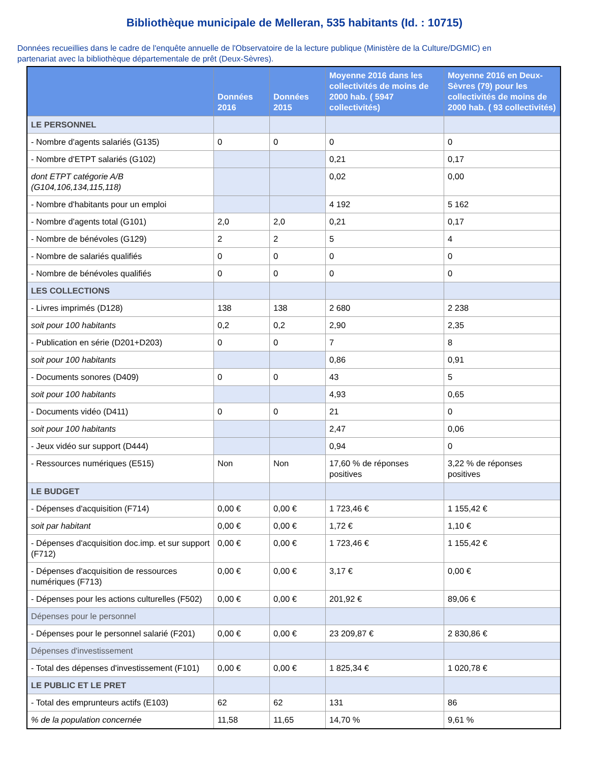Bibliothèque municipale de Melleran, 535 habitants (Id. : 10715)
Données recueillies dans le cadre de l'enquête annuelle de l'Observatoire de la lecture publique (Ministère de la Culture/DGMIC) en partenariat avec la bibliothèque départementale de prêt (Deux-Sèvres).
| | Données 2016 | Données 2015 | Moyenne 2016 dans les collectivités de moins de 2000 hab. ( 5947 collectivités) | Moyenne 2016 en Deux-Sèvres (79) pour les collectivités de moins de 2000 hab. ( 93 collectivités) |
| --- | --- | --- | --- | --- |
| LE PERSONNEL | | | | |
| - Nombre d'agents salariés (G135) | 0 | 0 | 0 | 0 |
| - Nombre d'ETPT salariés (G102) | | | 0,21 | 0,17 |
| dont ETPT catégorie A/B (G104,106,134,115,118) | | | 0,02 | 0,00 |
| - Nombre d'habitants pour un emploi | | | 4 192 | 5 162 |
| - Nombre d'agents total (G101) | 2,0 | 2,0 | 0,21 | 0,17 |
| - Nombre de bénévoles (G129) | 2 | 2 | 5 | 4 |
| - Nombre de salariés qualifiés | 0 | 0 | 0 | 0 |
| - Nombre de bénévoles qualifiés | 0 | 0 | 0 | 0 |
| LES COLLECTIONS | | | | |
| - Livres imprimés (D128) | 138 | 138 | 2 680 | 2 238 |
| soit pour 100 habitants | 0,2 | 0,2 | 2,90 | 2,35 |
| - Publication en série (D201+D203) | 0 | 0 | 7 | 8 |
| soit pour 100 habitants | | | 0,86 | 0,91 |
| - Documents sonores (D409) | 0 | 0 | 43 | 5 |
| soit pour 100 habitants | | | 4,93 | 0,65 |
| - Documents vidéo (D411) | 0 | 0 | 21 | 0 |
| soit pour 100 habitants | | | 2,47 | 0,06 |
| - Jeux vidéo sur support (D444) | | | 0,94 | 0 |
| - Ressources numériques (E515) | Non | Non | 17,60 % de réponses positives | 3,22 % de réponses positives |
| LE BUDGET | | | | |
| - Dépenses d'acquisition (F714) | 0,00 € | 0,00 € | 1 723,46 € | 1 155,42 € |
| soit par habitant | 0,00 € | 0,00 € | 1,72 € | 1,10 € |
| - Dépenses d'acquisition doc.imp. et sur support (F712) | 0,00 € | 0,00 € | 1 723,46 € | 1 155,42 € |
| - Dépenses d'acquisition de ressources numériques (F713) | 0,00 € | 0,00 € | 3,17 € | 0,00 € |
| - Dépenses pour les actions culturelles (F502) | 0,00 € | 0,00 € | 201,92 € | 89,06 € |
| Dépenses pour le personnel | | | | |
| - Dépenses pour le personnel salarié (F201) | 0,00 € | 0,00 € | 23 209,87 € | 2 830,86 € |
| Dépenses d'investissement | | | | |
| - Total des dépenses d'investissement (F101) | 0,00 € | 0,00 € | 1 825,34 € | 1 020,78 € |
| LE PUBLIC ET LE PRET | | | | |
| - Total des emprunteurs actifs (E103) | 62 | 62 | 131 | 86 |
| % de la population concernée | 11,58 | 11,65 | 14,70 % | 9,61 % |